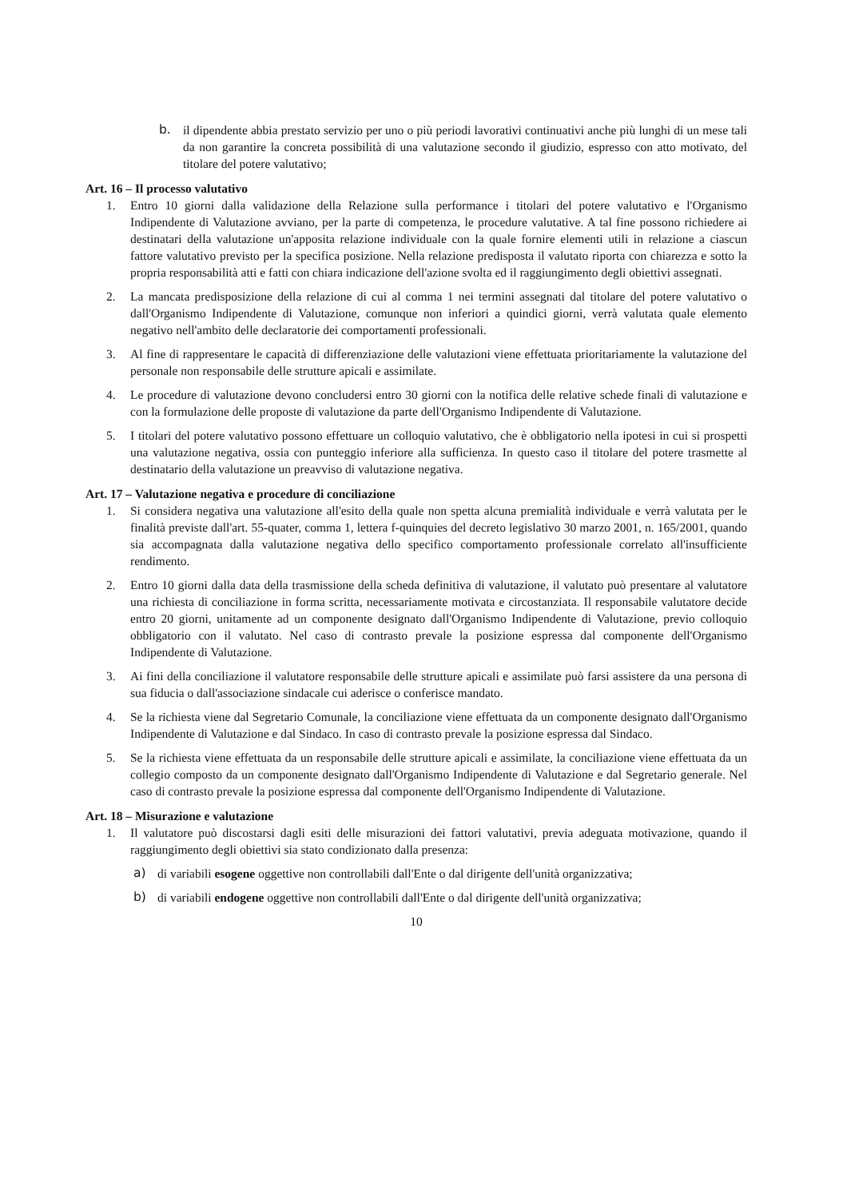b. il dipendente abbia prestato servizio per uno o più periodi lavorativi continuativi anche più lunghi di un mese tali da non garantire la concreta possibilità di una valutazione secondo il giudizio, espresso con atto motivato, del titolare del potere valutativo;
Art. 16 – Il processo valutativo
1. Entro 10 giorni dalla validazione della Relazione sulla performance i titolari del potere valutativo e l'Organismo Indipendente di Valutazione avviano, per la parte di competenza, le procedure valutative. A tal fine possono richiedere ai destinatari della valutazione un'apposita relazione individuale con la quale fornire elementi utili in relazione a ciascun fattore valutativo previsto per la specifica posizione. Nella relazione predisposta il valutato riporta con chiarezza e sotto la propria responsabilità atti e fatti con chiara indicazione dell'azione svolta ed il raggiungimento degli obiettivi assegnati.
2. La mancata predisposizione della relazione di cui al comma 1 nei termini assegnati dal titolare del potere valutativo o dall'Organismo Indipendente di Valutazione, comunque non inferiori a quindici giorni, verrà valutata quale elemento negativo nell'ambito delle declaratorie dei comportamenti professionali.
3. Al fine di rappresentare le capacità di differenziazione delle valutazioni viene effettuata prioritariamente la valutazione del personale non responsabile delle strutture apicali e assimilate.
4. Le procedure di valutazione devono concludersi entro 30 giorni con la notifica delle relative schede finali di valutazione e con la formulazione delle proposte di valutazione da parte dell'Organismo Indipendente di Valutazione.
5. I titolari del potere valutativo possono effettuare un colloquio valutativo, che è obbligatorio nella ipotesi in cui si prospetti una valutazione negativa, ossia con punteggio inferiore alla sufficienza. In questo caso il titolare del potere trasmette al destinatario della valutazione un preavviso di valutazione negativa.
Art. 17 – Valutazione negativa e procedure di conciliazione
1. Si considera negativa una valutazione all'esito della quale non spetta alcuna premialità individuale e verrà valutata per le finalità previste dall'art. 55-quater, comma 1, lettera f-quinquies del decreto legislativo 30 marzo 2001, n. 165/2001, quando sia accompagnata dalla valutazione negativa dello specifico comportamento professionale correlato all'insufficiente rendimento.
2. Entro 10 giorni dalla data della trasmissione della scheda definitiva di valutazione, il valutato può presentare al valutatore una richiesta di conciliazione in forma scritta, necessariamente motivata e circostanziata. Il responsabile valutatore decide entro 20 giorni, unitamente ad un componente designato dall'Organismo Indipendente di Valutazione, previo colloquio obbligatorio con il valutato. Nel caso di contrasto prevale la posizione espressa dal componente dell'Organismo Indipendente di Valutazione.
3. Ai fini della conciliazione il valutatore responsabile delle strutture apicali e assimilate può farsi assistere da una persona di sua fiducia o dall'associazione sindacale cui aderisce o conferisce mandato.
4. Se la richiesta viene dal Segretario Comunale, la conciliazione viene effettuata da un componente designato dall'Organismo Indipendente di Valutazione e dal Sindaco. In caso di contrasto prevale la posizione espressa dal Sindaco.
5. Se la richiesta viene effettuata da un responsabile delle strutture apicali e assimilate, la conciliazione viene effettuata da un collegio composto da un componente designato dall'Organismo Indipendente di Valutazione e dal Segretario generale. Nel caso di contrasto prevale la posizione espressa dal componente dell'Organismo Indipendente di Valutazione.
Art. 18 – Misurazione e valutazione
1. Il valutatore può discostarsi dagli esiti delle misurazioni dei fattori valutativi, previa adeguata motivazione, quando il raggiungimento degli obiettivi sia stato condizionato dalla presenza:
a) di variabili esogene oggettive non controllabili dall'Ente o dal dirigente dell'unità organizzativa;
b) di variabili endogene oggettive non controllabili dall'Ente o dal dirigente dell'unità organizzativa;
10